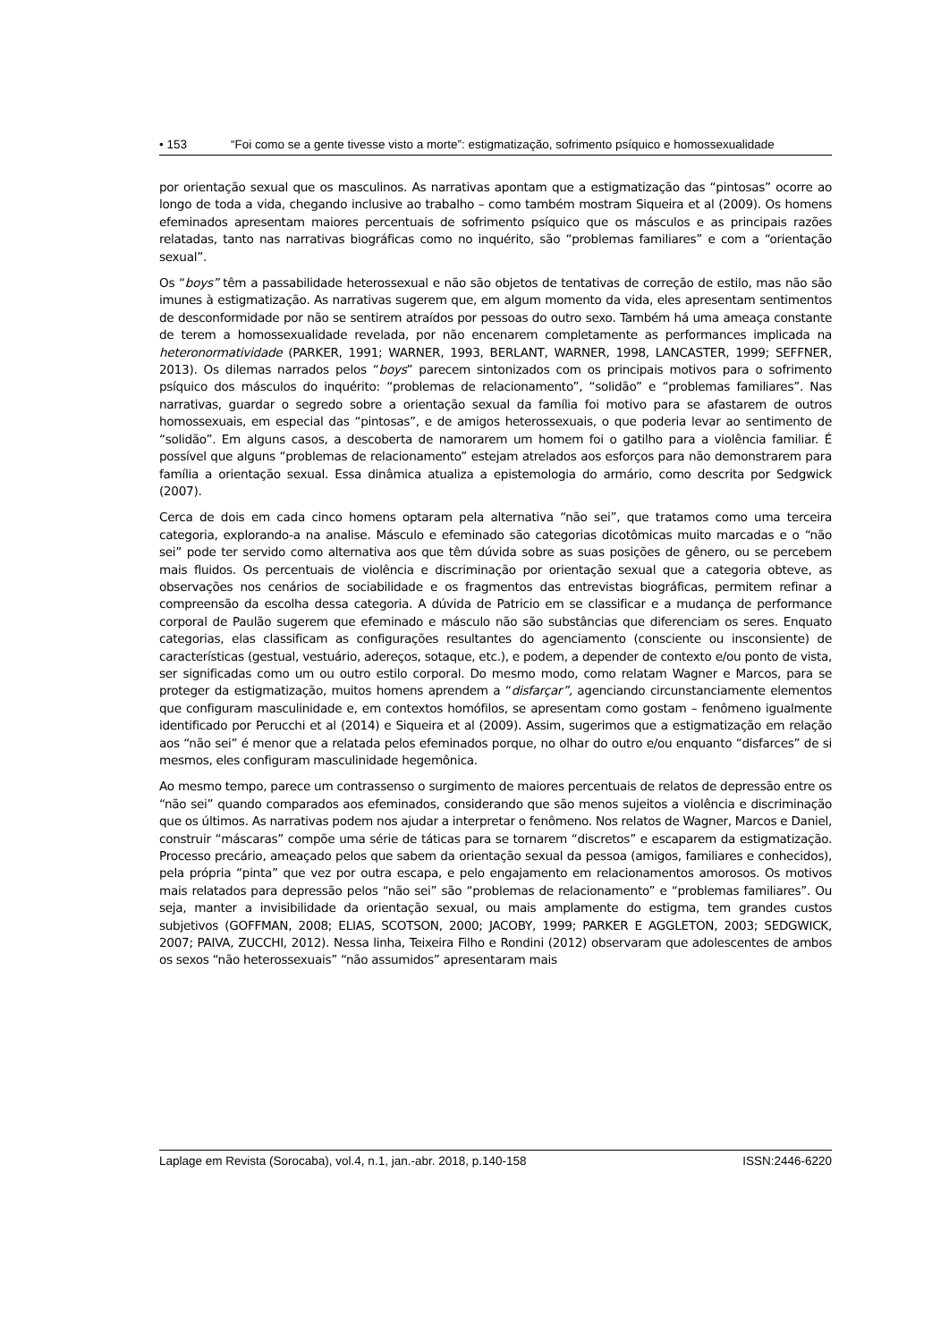• 153 “Foi como se a gente tivesse visto a morte”: estigmatização, sofrimento psíquico e homossexualidade
por orientação sexual que os masculinos. As narrativas apontam que a estigmatização das “pintosas” ocorre ao longo de toda a vida, chegando inclusive ao trabalho – como também mostram Siqueira et al (2009). Os homens efeminados apresentam maiores percentuais de sofrimento psíquico que os másculos e as principais razões relatadas, tanto nas narrativas biográficas como no inquérito, são “problemas familiares” e com a “orientação sexual”.
Os “boys” têm a passabilidade heterossexual e não são objetos de tentativas de correção de estilo, mas não são imunes à estigmatização. As narrativas sugerem que, em algum momento da vida, eles apresentam sentimentos de desconformidade por não se sentirem atraídos por pessoas do outro sexo. Também há uma ameaça constante de terem a homossexualidade revelada, por não encenarem completamente as performances implicada na heteronormatividade (PARKER, 1991; WARNER, 1993, BERLANT, WARNER, 1998, LANCASTER, 1999; SEFFNER, 2013). Os dilemas narrados pelos “boys” parecem sintonizados com os principais motivos para o sofrimento psíquico dos másculos do inquérito: “problemas de relacionamento”, “solidão” e “problemas familiares”. Nas narrativas, guardar o segredo sobre a orientação sexual da família foi motivo para se afastarem de outros homossexuais, em especial das “pintosas”, e de amigos heterossexuais, o que poderia levar ao sentimento de “solidão”. Em alguns casos, a descoberta de namorarem um homem foi o gatilho para a violência familiar. É possível que alguns “problemas de relacionamento” estejam atrelados aos esforços para não demonstrarem para família a orientação sexual. Essa dinâmica atualiza a epistemologia do armário, como descrita por Sedgwick (2007).
Cerca de dois em cada cinco homens optaram pela alternativa “não sei”, que tratamos como uma terceira categoria, explorando-a na analise. Másculo e efeminado são categorias dicotômicas muito marcadas e o “não sei” pode ter servido como alternativa aos que têm dúvida sobre as suas posições de gênero, ou se percebem mais fluidos. Os percentuais de violência e discriminação por orientação sexual que a categoria obteve, as observações nos cenários de sociabilidade e os fragmentos das entrevistas biográficas, permitem refinar a compreensão da escolha dessa categoria. A dúvida de Patricio em se classificar e a mudança de performance corporal de Paulão sugerem que efeminado e másculo não são substâncias que diferenciam os seres. Enquato categorias, elas classificam as configurações resultantes do agenciamento (consciente ou insconsiente) de características (gestual, vestuário, adereços, sotaque, etc.), e podem, a depender de contexto e/ou ponto de vista, ser significadas como um ou outro estilo corporal. Do mesmo modo, como relatam Wagner e Marcos, para se proteger da estigmatização, muitos homens aprendem a “disfarçar”, agenciando circunstanciamente elementos que configuram masculinidade e, em contextos homófilos, se apresentam como gostam – fenômeno igualmente identificado por Perucchi et al (2014) e Siqueira et al (2009). Assim, sugerimos que a estigmatização em relação aos “não sei” é menor que a relatada pelos efeminados porque, no olhar do outro e/ou enquanto “disfarces” de si mesmos, eles configuram masculinidade hegemônica.
Ao mesmo tempo, parece um contrassenso o surgimento de maiores percentuais de relatos de depressão entre os “não sei” quando comparados aos efeminados, considerando que são menos sujeitos a violência e discriminação que os últimos. As narrativas podem nos ajudar a interpretar o fenômeno. Nos relatos de Wagner, Marcos e Daniel, construir “máscaras” compõe uma série de táticas para se tornarem “discretos” e escaparem da estigmatização. Processo precário, ameaçado pelos que sabem da orientação sexual da pessoa (amigos, familiares e conhecidos), pela própria “pinta” que vez por outra escapa, e pelo engajamento em relacionamentos amorosos. Os motivos mais relatados para depressão pelos “não sei” são “problemas de relacionamento” e “problemas familiares”. Ou seja, manter a invisibilidade da orientação sexual, ou mais amplamente do estigma, tem grandes custos subjetivos (GOFFMAN, 2008; ELIAS, SCOTSON, 2000; JACOBY, 1999; PARKER E AGGLETON, 2003; SEDGWICK, 2007; PAIVA, ZUCCHI, 2012). Nessa linha, Teixeira Filho e Rondini (2012) observaram que adolescentes de ambos os sexos “não heterossexuais” “não assumidos” apresentaram mais
Laplage em Revista (Sorocaba), vol.4, n.1, jan.-abr. 2018, p.140-158 ISSN:2446-6220